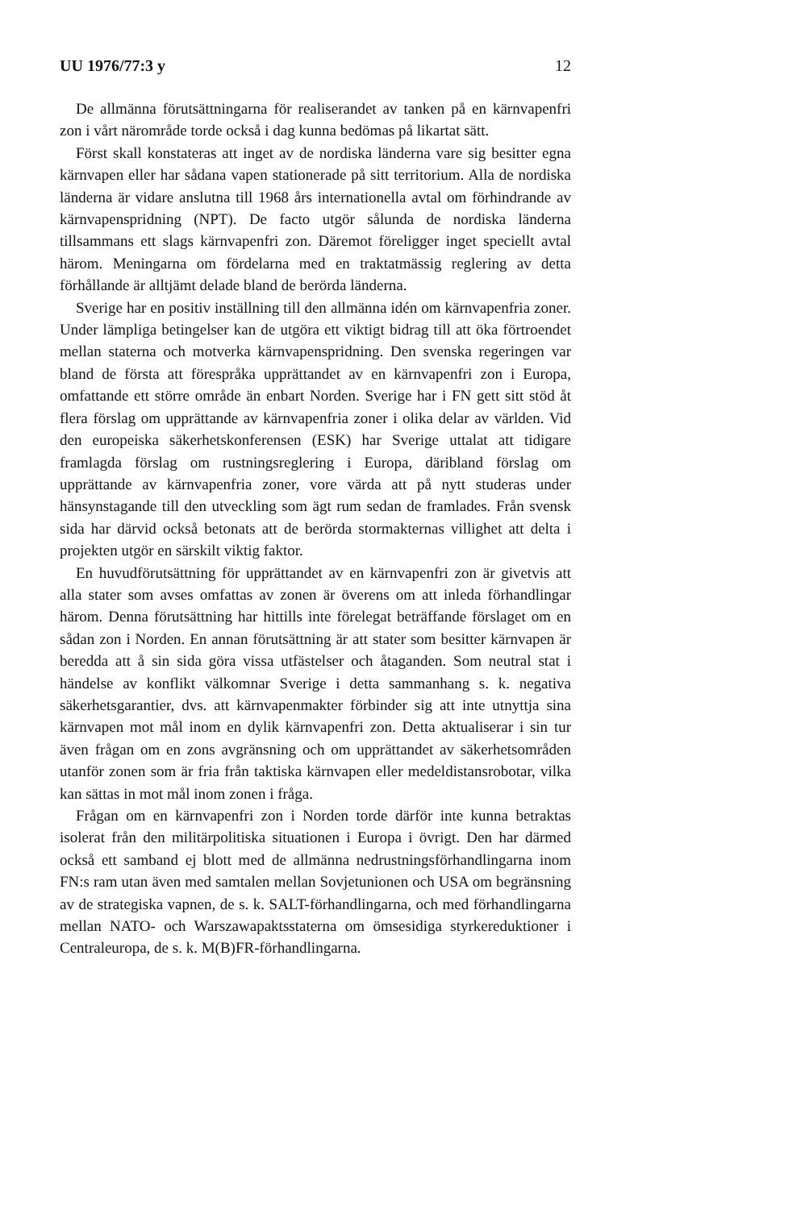UU 1976/77:3 y 12
De allmänna förutsättningarna för realiserandet av tanken på en kärnvapenfri zon i vårt närområde torde också i dag kunna bedömas på likartat sätt.
Först skall konstateras att inget av de nordiska länderna vare sig besitter egna kärnvapen eller har sådana vapen stationerade på sitt territorium. Alla de nordiska länderna är vidare anslutna till 1968 års internationella avtal om förhindrande av kärnvapenspridning (NPT). De facto utgör sålunda de nordiska länderna tillsammans ett slags kärnvapenfri zon. Däremot föreligger inget speciellt avtal härom. Meningarna om fördelarna med en traktatmässig reglering av detta förhållande är alltjämt delade bland de berörda länderna.
Sverige har en positiv inställning till den allmänna idén om kärnvapenfria zoner. Under lämpliga betingelser kan de utgöra ett viktigt bidrag till att öka förtroendet mellan staterna och motverka kärnvapenspridning. Den svenska regeringen var bland de första att förespråka upprättandet av en kärnvapenfri zon i Europa, omfattande ett större område än enbart Norden. Sverige har i FN gett sitt stöd åt flera förslag om upprättande av kärnvapenfria zoner i olika delar av världen. Vid den europeiska säkerhetskonferensen (ESK) har Sverige uttalat att tidigare framlagda förslag om rustningsreglering i Europa, däribland förslag om upprättande av kärnvapenfria zoner, vore värda att på nytt studeras under hänsynstagande till den utveckling som ägt rum sedan de framlades. Från svensk sida har därvid också betonats att de berörda stormakternas villighet att delta i projekten utgör en särskilt viktig faktor.
En huvudförutsättning för upprättandet av en kärnvapenfri zon är givetvis att alla stater som avses omfattas av zonen är överens om att inleda förhandlingar härom. Denna förutsättning har hittills inte förelegat beträffande förslaget om en sådan zon i Norden. En annan förutsättning är att stater som besitter kärnvapen är beredda att å sin sida göra vissa utfästelser och åtaganden. Som neutral stat i händelse av konflikt välkomnar Sverige i detta sammanhang s. k. negativa säkerhetsgarantier, dvs. att kärnvapenmakter förbinder sig att inte utnyttja sina kärnvapen mot mål inom en dylik kärnvapenfri zon. Detta aktualiserar i sin tur även frågan om en zons avgränsning och om upprättandet av säkerhetsområden utanför zonen som är fria från taktiska kärnvapen eller medeldistansrobotar, vilka kan sättas in mot mål inom zonen i fråga.
Frågan om en kärnvapenfri zon i Norden torde därför inte kunna betraktas isolerat från den militärpolitiska situationen i Europa i övrigt. Den har därmed också ett samband ej blott med de allmänna nedrustningsförhandlingarna inom FN:s ram utan även med samtalen mellan Sovjetunionen och USA om begränsning av de strategiska vapnen, de s. k. SALT-förhandlingarna, och med förhandlingarna mellan NATO- och Warszawapaktsstaterna om ömsesidiga styrkereduktioner i Centraleuropa, de s. k. M(B)FR-förhandlingarna.